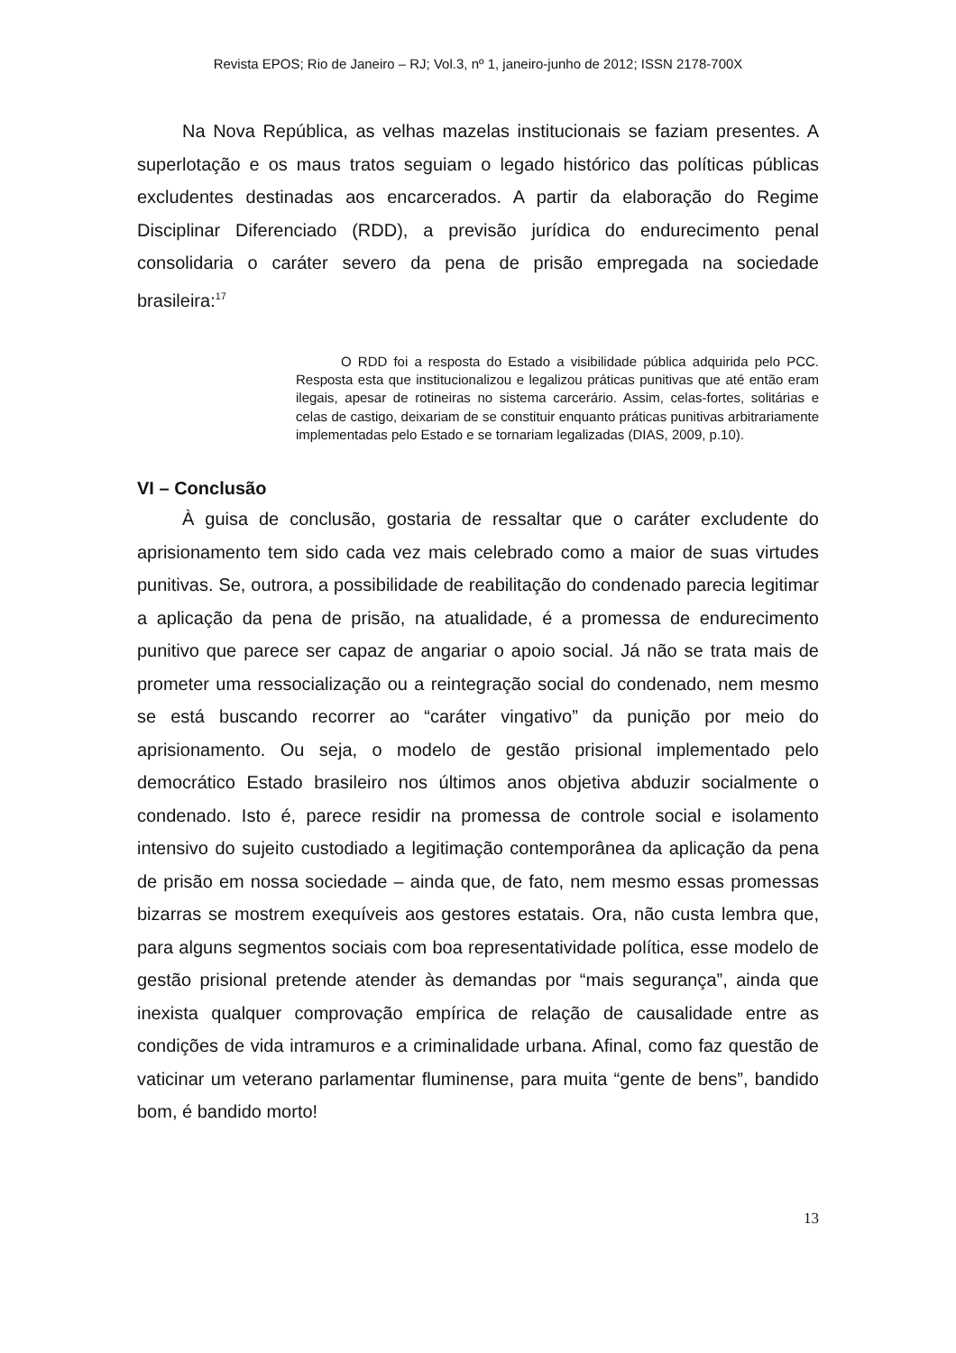Revista EPOS; Rio de Janeiro – RJ; Vol.3, nº 1, janeiro-junho de 2012; ISSN 2178-700X
Na Nova República, as velhas mazelas institucionais se faziam presentes. A superlotação e os maus tratos seguiam o legado histórico das políticas públicas excludentes destinadas aos encarcerados. A partir da elaboração do Regime Disciplinar Diferenciado (RDD), a previsão jurídica do endurecimento penal consolidaria o caráter severo da pena de prisão empregada na sociedade brasileira:<sup>17</sup>
O RDD foi a resposta do Estado a visibilidade pública adquirida pelo PCC. Resposta esta que institucionalizou e legalizou práticas punitivas que até então eram ilegais, apesar de rotineiras no sistema carcerário. Assim, celas-fortes, solitárias e celas de castigo, deixariam de se constituir enquanto práticas punitivas arbitrariamente implementadas pelo Estado e se tornariam legalizadas (DIAS, 2009, p.10).
VI – Conclusão
À guisa de conclusão, gostaria de ressaltar que o caráter excludente do aprisionamento tem sido cada vez mais celebrado como a maior de suas virtudes punitivas. Se, outrora, a possibilidade de reabilitação do condenado parecia legitimar a aplicação da pena de prisão, na atualidade, é a promessa de endurecimento punitivo que parece ser capaz de angariar o apoio social. Já não se trata mais de prometer uma ressocialização ou a reintegração social do condenado, nem mesmo se está buscando recorrer ao “caráter vingativo” da punição por meio do aprisionamento. Ou seja, o modelo de gestão prisional implementado pelo democrático Estado brasileiro nos últimos anos objetiva abduzir socialmente o condenado. Isto é, parece residir na promessa de controle social e isolamento intensivo do sujeito custodiado a legitimação contemporânea da aplicação da pena de prisão em nossa sociedade – ainda que, de fato, nem mesmo essas promessas bizarras se mostrem exequíveis aos gestores estatais. Ora, não custa lembra que, para alguns segmentos sociais com boa representatividade política, esse modelo de gestão prisional pretende atender às demandas por “mais segurança”, ainda que inexista qualquer comprovação empírica de relação de causalidade entre as condições de vida intramuros e a criminalidade urbana. Afinal, como faz questão de vaticinar um veterano parlamentar fluminense, para muita “gente de bens”, bandido bom, é bandido morto!
13